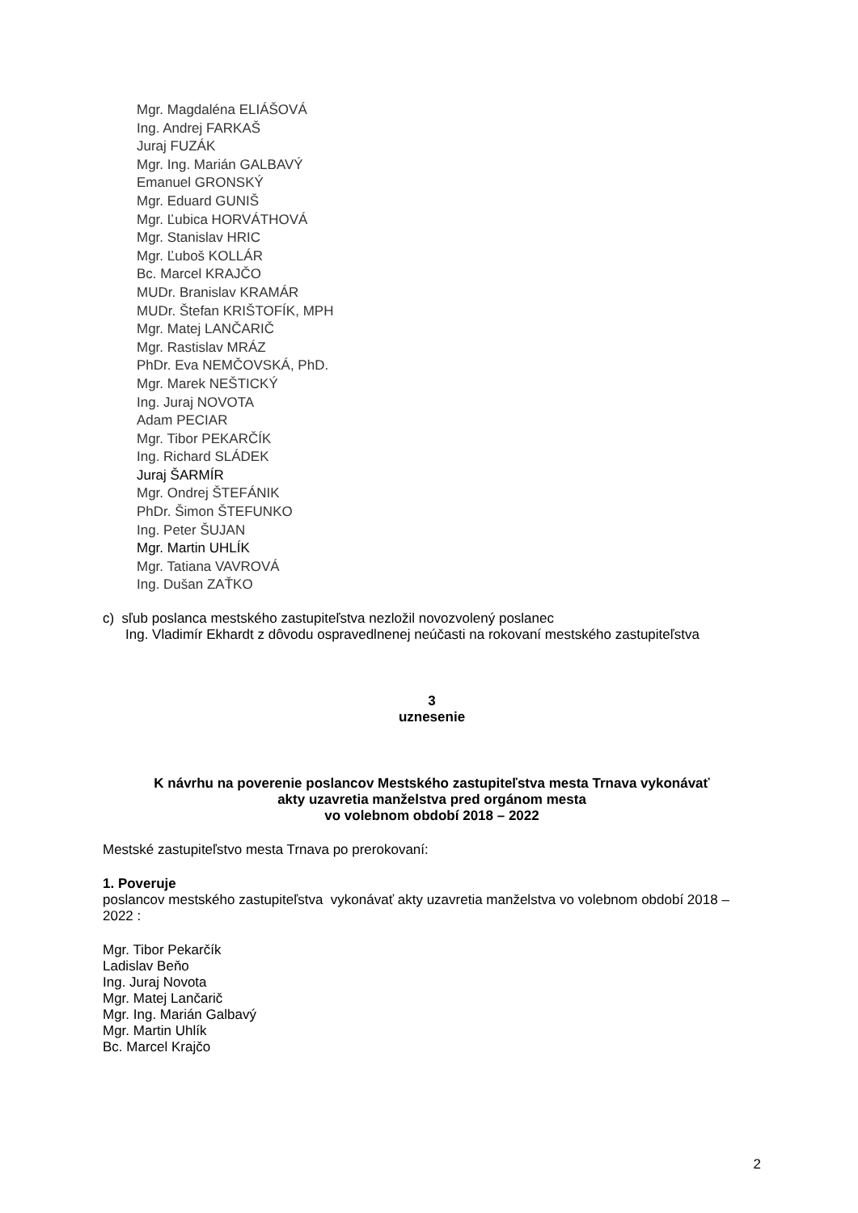Mgr. Magdaléna ELIÁŠOVÁ
Ing. Andrej FARKAŠ
Juraj FUZÁK
Mgr. Ing. Marián GALBAVÝ
Emanuel GRONSKÝ
Mgr. Eduard GUNIŠ
Mgr. Ľubica HORVÁTHOVÁ
Mgr. Stanislav HRIC
Mgr. Ľuboš KOLLÁR
Bc. Marcel KRAJČO
MUDr. Branislav KRAMÁR
MUDr. Štefan KRIŠTOFÍK, MPH
Mgr. Matej LANČARIČ
Mgr. Rastislav MRÁZ
PhDr. Eva NEMČOVSKÁ, PhD.
Mgr. Marek NEŠTICKÝ
Ing. Juraj NOVOTA
Adam PECIAR
Mgr. Tibor PEKARČÍK
Ing. Richard SLÁDEK
Juraj ŠARMÍR
Mgr. Ondrej ŠTEFÁNIK
PhDr. Šimon ŠTEFUNKO
Ing. Peter ŠUJAN
Mgr. Martin UHLÍK
Mgr. Tatiana VAVROVÁ
Ing. Dušan ZAŤKO
c) sľub poslanca mestského zastupiteľstva nezložil novozvolený poslanec
Ing. Vladimír Ekhardt z dôvodu ospravedlnenej neúčasti na rokovaní mestského zastupiteľstva
3
uznesenie
K návrhu na poverenie poslancov Mestského zastupiteľstva mesta Trnava vykonávať
akty uzavretia manželstva pred orgánom mesta
vo volebnom období 2018 – 2022
Mestské zastupiteľstvo mesta Trnava po prerokovaní:
1. Poveruje
poslancov mestského zastupiteľstva vykonávať akty uzavretia manželstva vo volebnom období 2018 – 2022 :
Mgr. Tibor Pekarčík
Ladislav Beňo
Ing. Juraj Novota
Mgr. Matej Lančarič
Mgr. Ing. Marián Galbavý
Mgr. Martin Uhlík
Bc. Marcel Krajčo
2